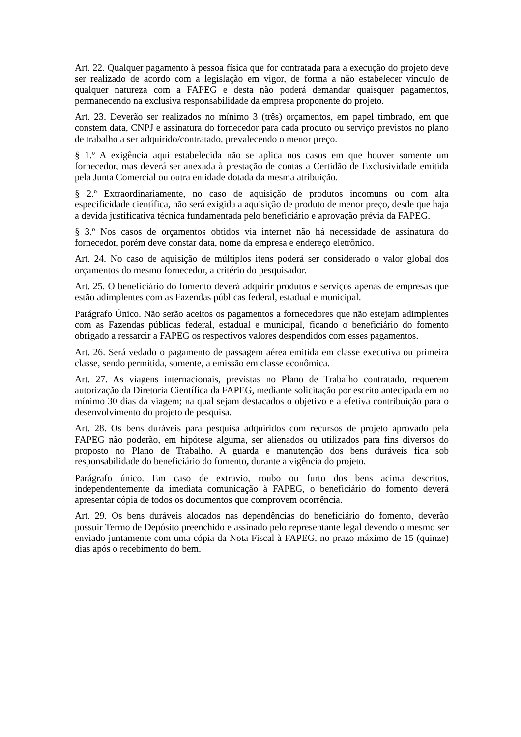Art. 22. Qualquer pagamento à pessoa física que for contratada para a execução do projeto deve ser realizado de acordo com a legislação em vigor, de forma a não estabelecer vínculo de qualquer natureza com a FAPEG e desta não poderá demandar quaisquer pagamentos, permanecendo na exclusiva responsabilidade da empresa proponente do projeto.
Art. 23. Deverão ser realizados no mínimo 3 (três) orçamentos, em papel timbrado, em que constem data, CNPJ e assinatura do fornecedor para cada produto ou serviço previstos no plano de trabalho a ser adquirido/contratado, prevalecendo o menor preço.
§ 1.º A exigência aqui estabelecida não se aplica nos casos em que houver somente um fornecedor, mas deverá ser anexada à prestação de contas a Certidão de Exclusividade emitida pela Junta Comercial ou outra entidade dotada da mesma atribuição.
§ 2.º Extraordinariamente, no caso de aquisição de produtos incomuns ou com alta especificidade científica, não será exigida a aquisição de produto de menor preço, desde que haja a devida justificativa técnica fundamentada pelo beneficiário e aprovação prévia da FAPEG.
§ 3.º Nos casos de orçamentos obtidos via internet não há necessidade de assinatura do fornecedor, porém deve constar data, nome da empresa e endereço eletrônico.
Art. 24. No caso de aquisição de múltiplos itens poderá ser considerado o valor global dos orçamentos do mesmo fornecedor, a critério do pesquisador.
Art. 25. O beneficiário do fomento deverá adquirir produtos e serviços apenas de empresas que estão adimplentes com as Fazendas públicas federal, estadual e municipal.
Parágrafo Único. Não serão aceitos os pagamentos a fornecedores que não estejam adimplentes com as Fazendas públicas federal, estadual e municipal, ficando o beneficiário do fomento obrigado a ressarcir a FAPEG os respectivos valores despendidos com esses pagamentos.
Art. 26. Será vedado o pagamento de passagem aérea emitida em classe executiva ou primeira classe, sendo permitida, somente, a emissão em classe econômica.
Art. 27. As viagens internacionais, previstas no Plano de Trabalho contratado, requerem autorização da Diretoria Científica da FAPEG, mediante solicitação por escrito antecipada em no mínimo 30 dias da viagem; na qual sejam destacados o objetivo e a efetiva contribuição para o desenvolvimento do projeto de pesquisa.
Art. 28. Os bens duráveis para pesquisa adquiridos com recursos de projeto aprovado pela FAPEG não poderão, em hipótese alguma, ser alienados ou utilizados para fins diversos do proposto no Plano de Trabalho. A guarda e manutenção dos bens duráveis fica sob responsabilidade do beneficiário do fomento, durante a vigência do projeto.
Parágrafo único. Em caso de extravio, roubo ou furto dos bens acima descritos, independentemente da imediata comunicação à FAPEG, o beneficiário do fomento deverá apresentar cópia de todos os documentos que comprovem ocorrência.
Art. 29. Os bens duráveis alocados nas dependências do beneficiário do fomento, deverão possuir Termo de Depósito preenchido e assinado pelo representante legal devendo o mesmo ser enviado juntamente com uma cópia da Nota Fiscal à FAPEG, no prazo máximo de 15 (quinze) dias após o recebimento do bem.